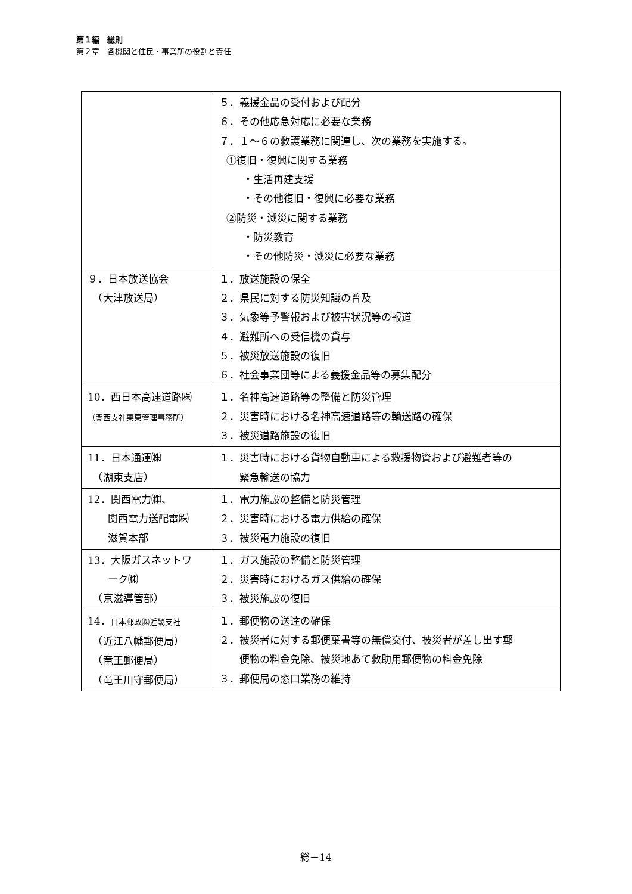第１編　総則
第２章　各機関と住民・事業所の役割と責任
| | ５．義援金品の受付および配分 ６．その他応急対応に必要な業務 ７．１～６の救護業務に関連し、次の業務を実施する。 ①復旧・復興に関する業務 ・生活再建支援 ・その他復旧・復興に必要な業務 ②防災・減災に関する業務 ・防災教育 ・その他防災・減災に必要な業務 |
| ９．日本放送協会 （大津放送局） | １．放送施設の保全 ２．県民に対する防災知識の普及 ３．気象等予警報および被害状況等の報道 ４．避難所への受信機の貸与 ５．被災放送施設の復旧 ６．社会事業団等による義援金品等の募集配分 |
| 10．西日本高速道路㈱ （関西支社栗東管理事務所） | １．名神高速道路等の整備と防災管理 ２．災害時における名神高速道路等の輸送路の確保 ３．被災道路施設の復旧 |
| 11．日本通運㈱ （湖東支店） | １．災害時における貨物自動車による救援物資および避難者等の 緊急輸送の協力 |
| 12．関西電力㈱、 関西電力送配電㈱ 滋賀本部 | １．電力施設の整備と防災管理 ２．災害時における電力供給の確保 ３．被災電力施設の復旧 |
| 13．大阪ガスネットワ ーク㈱ （京滋導管部） | １．ガス施設の整備と防災管理 ２．災害時におけるガス供給の確保 ３．被災施設の復旧 |
| 14． 日本郵政㈱近畿支社 （近江八幡郵便局） （竜王郵便局） （竜王川守郵便局） | １．郵便物の送達の確保 ２．被災者に対する郵便葉書等の無償交付、被災者が差し出す郵 便物の料金免除、被災地あて救助用郵便物の料金免除 ３．郵便局の窓口業務の維持 |
総－14